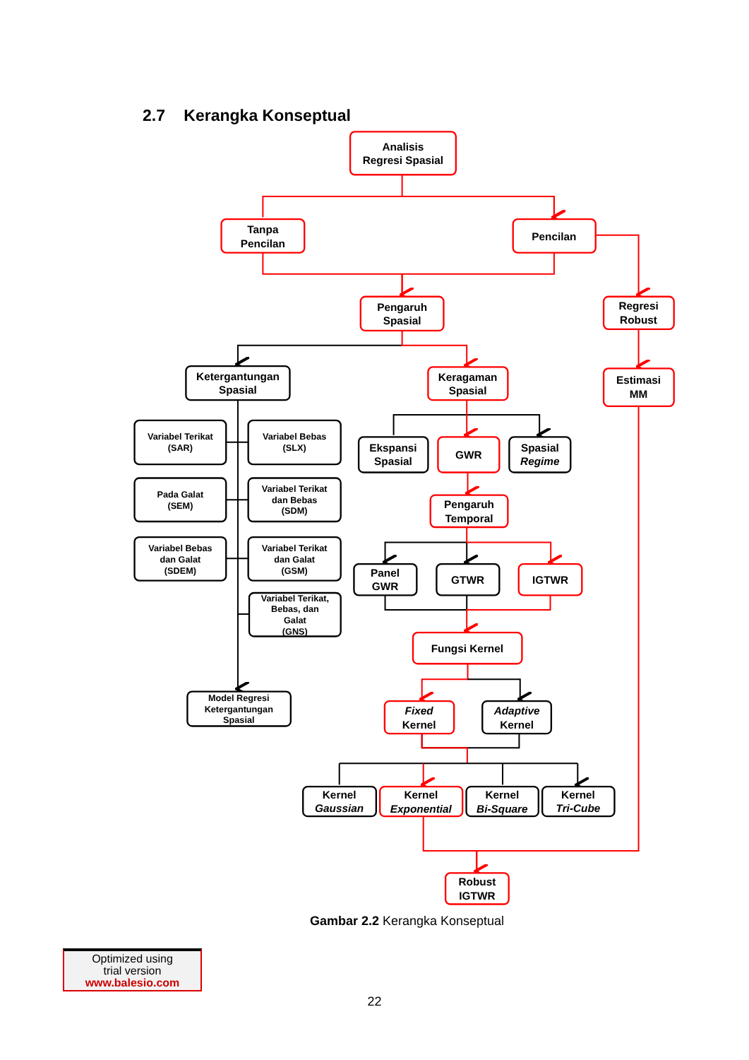2.7 Kerangka Konseptual
Analisis
Regresi Spasial
Tanpa
Pencilan
Pencilan
Pengaruh
Spasial
Regresi
Robust
Estimasi
MM
Ketergantungan
Spasial
Keragaman
Spasial
Variabel Terikat
(SAR)
Variabel Bebas
(SLX)
Pada Galat
(SEM)
Variabel Terikat
dan Bebas
(SDM)
Variabel Bebas
dan Galat
(SDEM)
Variabel Terikat
dan Galat
(GSM)
Variabel Terikat,
Bebas, dan
Galat
(GNS)
Model Regresi
Ketergantungan
Spasial
Ekspansi
Spasial
GWR
Spasial
Regime
Pengaruh
Temporal
Panel
GWR
GTWR
IGTWR
Fungsi Kernel
Fixed
Kernel
Adaptive
Kernel
Kernel
Gaussian
Kernel
Exponential
Kernel
Bi-Square
Kernel
Tri-Cube
Robust
IGTWR
Gambar 2.2 Kerangka Konseptual
Optimized using
trial version
www.balesio.com
22